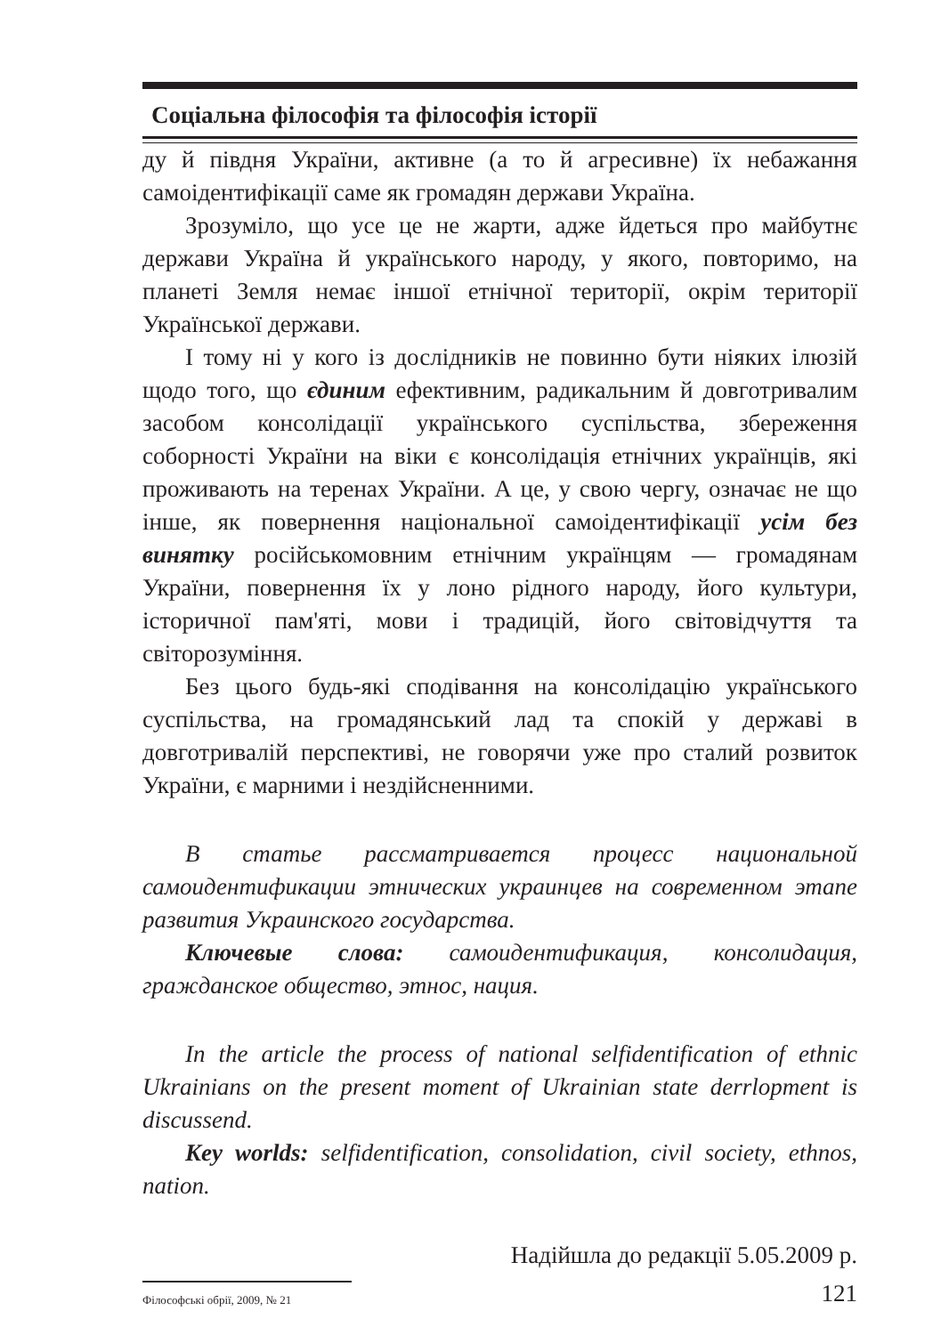Соціальна філософія та філософія історії
ду й півдня України, активне (а то й агресивне) їх небажання самоідентифікації саме як громадян держави Україна.
Зрозуміло, що усе це не жарти, адже йдеться про майбутнє держави Україна й українського народу, у якого, повторимо, на планеті Земля немає іншої етнічної території, окрім території Української держави.
І тому ні у кого із дослідників не повинно бути ніяких ілюзій щодо того, що єдиним ефективним, радикальним й довготривалим засобом консолідації українського суспільства, збереження соборності України на віки є консолідація етнічних українців, які проживають на теренах України. А це, у свою чергу, означає не що інше, як повернення національної самоідентифікації усім без винятку російськомовним етнічним українцям — громадянам України, повернення їх у лоно рідного народу, його культури, історичної пам'яті, мови і традицій, його світовідчуття та світорозуміння.
Без цього будь-які сподівання на консолідацію українського суспільства, на громадянський лад та спокій у державі в довготривалій перспективі, не говорячи уже про сталий розвиток України, є марними і нездійсненними.
В статье рассматривается процесс национальной самоидентификации этнических украинцев на современном этапе развития Украинского государства.
Ключевые слова: самоидентификация, консолидация, гражданское общество, этнос, нация.
In the article the process of national selfidentification of ethnic Ukrainians on the present moment of Ukrainian state derrlopment is discussend.
Key worlds: selfidentification, consolidation, civil society, ethnos, nation.
Надійшла до редакції 5.05.2009 р.
Філософські обрії, 2009, № 21
121